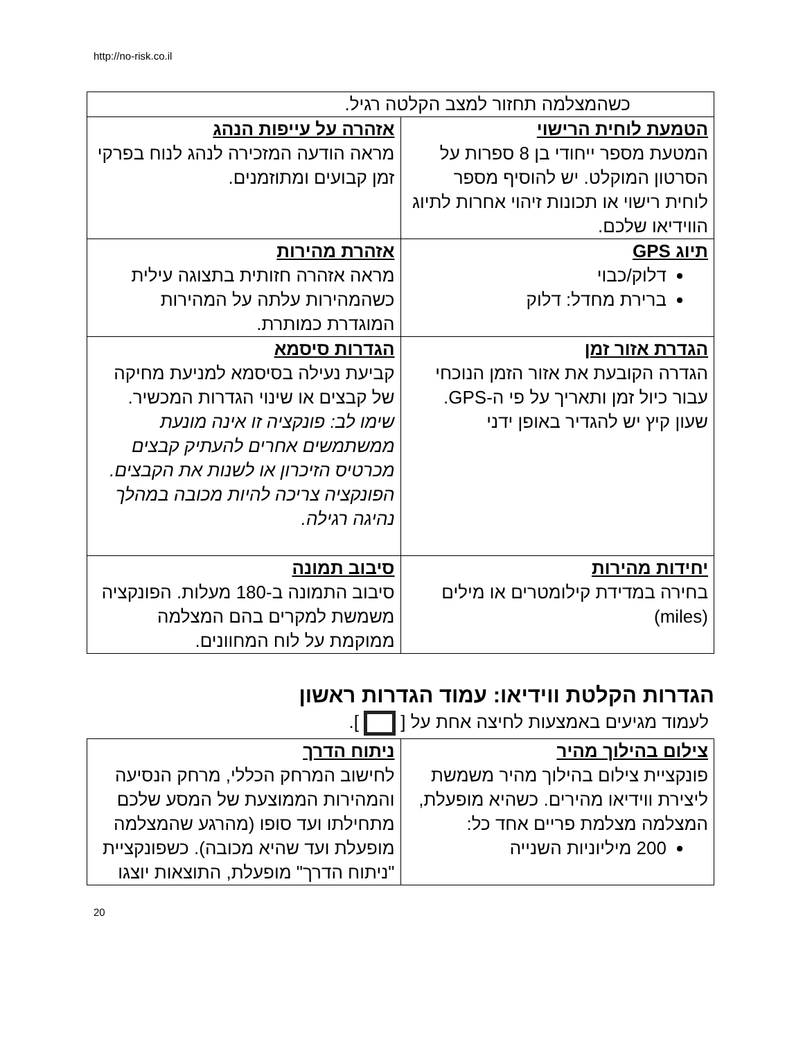http://no-risk.co.il
| כשהמצלמה תחזור למצב הקלטה רגיל. | |
| הטמעת לוחית הרישוי המטעת מספר ייחודי בן 8 ספרות על הסרטון המוקלט. יש להוסיף מספר לוחית רישוי או תכונות זיהוי אחרות לתיוג הווידיאו שלכם. | אזהרה על עייפות הנהג מראה הודעה המזכירה לנהג לנוח בפרקי זמן קבועים ומתוזמנים. |
| תיוג GPS דלוק/כבוי ברירת מחדל: דלוק | אזהרת מהירות מראה אזהרה חזותית בתצוגה עילית כשהמהירות עלתה על המהירות המוגדרת כמותרת. |
| הגדרת אזור זמן הגדרה הקובעת את אזור הזמן הנוכחי עבור כיול זמן ותאריך על פי ה-GPS. שעון קיץ יש להגדיר באופן ידני | הגדרות סיסמא קביעת נעילה בסיסמא למניעת מחיקה של קבצים או שינוי הגדרות המכשיר. שימו לב: פונקציה זו אינה מונעת ממשתמשים אחרים להעתיק קבצים מכרטיס הזיכרון או לשנות את הקבצים. הפונקציה צריכה להיות מכובה במהלך נהיגה רגילה. |
| יחידות מהירות בחירה במדידת קילומטרים או מילים (miles) | סיבוב תמונה סיבוב התמונה ב-180 מעלות. הפונקציה משמשת למקרים בהם המצלמה ממוקמת על לוח המחוונים. |
הגדרות הקלטת ווידיאו: עמוד הגדרות ראשון
לעמוד מגיעים באמצעות לחיצה אחת על [ ].
| צילום בהילוך מהיר פונקציית צילום בהילוך מהיר משמשת ליצירת ווידיאו מהירים. כשהיא מופעלת, המצלמה מצלמת פריים אחד כל: 200 מיליוניות השנייה | ניתוח הדרך לחישוב המרחק הכללי, מרחק הנסיעה והמהירות הממוצעת של המסע שלכם מתחילתו ועד סופו (מהרגע שהמצלמה מופעלת ועד שהיא מכובה). כשפונקציית "ניתוח הדרך" מופעלת, התוצאות יוצגו |
20